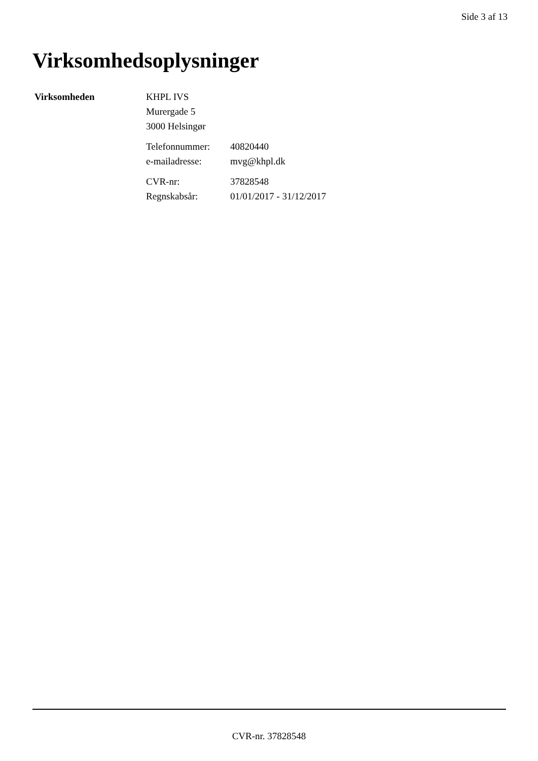Side 3 af 13
Virksomhedsoplysninger
Virksomheden KHPL IVS
Murergade 5
3000 Helsingør
Telefonnummer: 40820440
e-mailadresse: mvg@khpl.dk
CVR-nr: 37828548
Regnskabsår: 01/01/2017 - 31/12/2017
CVR-nr. 37828548